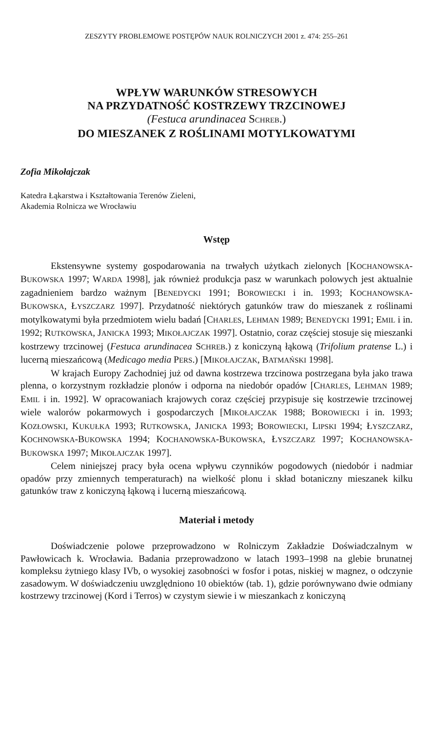ZESZYTY PROBLEMOWE POSTĘPÓW NAUK ROLNICZYCH 2001 z. 474: 255–261
WPŁYW WARUNKÓW STRESOWYCH
NA PRZYDATNOŚĆ KOSTRZEWY TRZCINOWEJ
(Festuca arundinacea SCHREB.)
DO MIESZANEK Z ROŚLINAMI MOTYLKOWATYMI
Zofia Mikołajczak
Katedra Łąkarstwa i Kształtowania Terenów Zieleni,
Akademia Rolnicza we Wrocławiu
Wstęp
Ekstensywne systemy gospodarowania na trwałych użytkach zielonych [KOCHANOWSKA-BUKOWSKA 1997; WARDA 1998], jak również produkcja pasz w warunkach polowych jest aktualnie zagadnieniem bardzo ważnym [BENEDYCKI 1991; BOROWIECKI i in. 1993; KOCHANOWSKA-BUKOWSKA, ŁYSZCZARZ 1997]. Przydatność niektórych gatunków traw do mieszanek z roślinami motylkowatymi była przedmiotem wielu badań [CHARLES, LEHMAN 1989; BENEDYCKI 1991; EMIL i in. 1992; RUTKOWSKA, JANICKA 1993; MIKOŁAJCZAK 1997]. Ostatnio, coraz częściej stosuje się mieszanki kostrzewy trzcinowej (Festuca arundinacea SCHREB.) z koniczyną łąkową (Trifolium pratense L.) i lucerną mieszańcową (Medicago media PERS.) [MIKOŁAJCZAK, BATMAŃSKI 1998].
W krajach Europy Zachodniej już od dawna kostrzewa trzcinowa postrzegana była jako trawa plenna, o korzystnym rozkładzie plonów i odporna na niedobór opadów [CHARLES, LEHMAN 1989; EMIL i in. 1992]. W opracowaniach krajowych coraz częściej przypisuje się kostrzewie trzcinowej wiele walorów pokarmowych i gospodarczych [MIKOŁAJCZAK 1988; BOROWIECKI i in. 1993; KOZŁOWSKI, KUKUŁKA 1993; RUTKOWSKA, JANICKA 1993; BOROWIECKI, LIPSKI 1994; ŁYSZCZARZ, KOCHNOWSKA-BUKOWSKA 1994; KOCHANOWSKA-BUKOWSKA, ŁYSZCZARZ 1997; KOCHANOWSKA-BUKOWSKA 1997; MIKOŁAJCZAK 1997].
Celem niniejszej pracy była ocena wpływu czynników pogodowych (niedobór i nadmiar opadów przy zmiennych temperaturach) na wielkość plonu i skład botaniczny mieszanek kilku gatunków traw z koniczyną łąkową i lucerną mieszańcową.
Materiał i metody
Doświadczenie polowe przeprowadzono w Rolniczym Zakładzie Doświadczalnym w Pawłowicach k. Wrocławia. Badania przeprowadzono w latach 1993–1998 na glebie brunatnej kompleksu żytniego klasy IVb, o wysokiej zasobności w fosfor i potas, niskiej w magnez, o odczynie zasadowym. W doświadczeniu uwzględniono 10 obiektów (tab. 1), gdzie porównywano dwie odmiany kostrzewy trzcinowej (Kord i Terros) w czystym siewie i w mieszankach z koniczyną